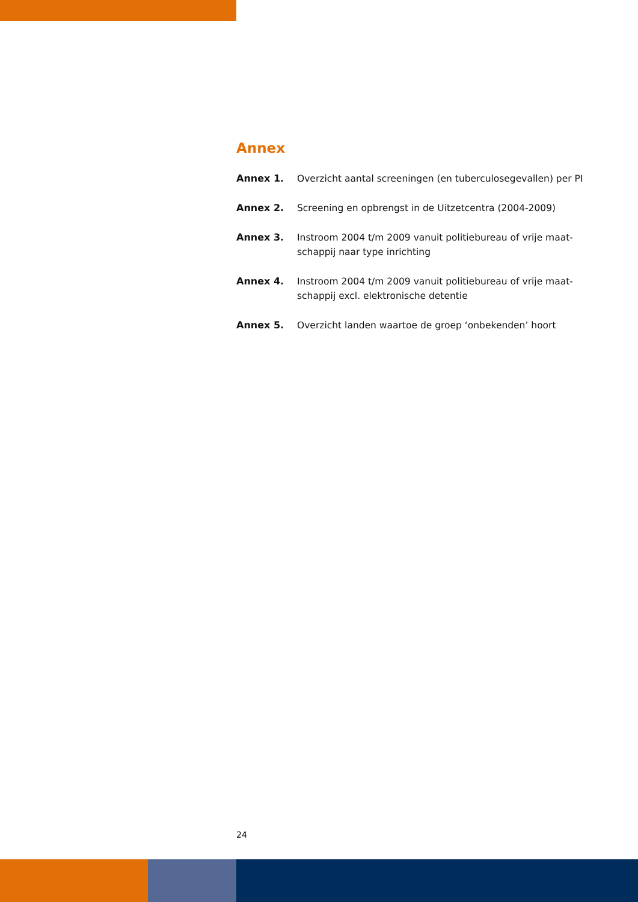Annex
Annex 1. Overzicht aantal screeningen (en tuberculosegevallen) per PI
Annex 2. Screening en opbrengst in de Uitzetcentra (2004-2009)
Annex 3. Instroom 2004 t/m 2009 vanuit politiebureau of vrije maat-
schappij naar type inrichting
Annex 4. Instroom 2004 t/m 2009 vanuit politiebureau of vrije maat-
schappij excl. elektronische detentie
Annex 5. Overzicht landen waartoe de groep ‘onbekenden’ hoort
24